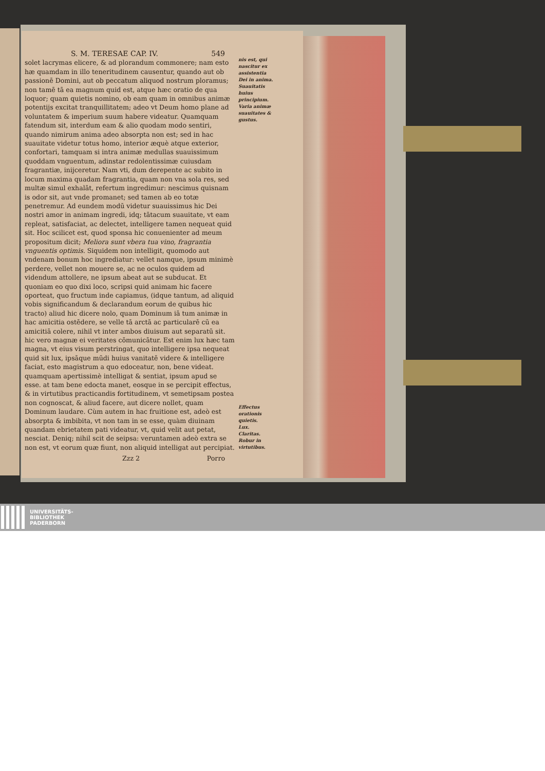S. M. TERESAE CAP. IV. 549
solet lacrymas elicere, & ad plorandum commonere; nam esto hæ quamdam in illo teneritudinem causentur, quando aut ob passionē Domini, aut ob peccatum aliquod nostrum ploramus; non tamē tā ea magnum quid est, atque hæc oratio de qua loquor; quam quietis nomino, ob eam quam in omnibus animæ potentijs excitat tranquillitatem; adeo vt Deum homo plane ad voluntatem & imperium suum habere videatur. Quamquam fatendum sit, interdum eam & alio quodam modo sentiri, quando nimirum anima adeo absorpta non est; sed in hac suauitate videtur totus homo, interior æquè atque exterior, confortari, tamquam si intra animæ medullas suauissimum quoddam vnguentum, adinstar redolentissimæ cuiusdam fragrantiæ, inijceretur. Nam vti, dum derepente ac subito in locum maxima quadam fragrantia, quam non vna sola res, sed multæ simul exhalāt, refertum ingredimur: nescimus quisnam is odor sit, aut vnde promanet; sed tamen ab eo totæ penetremur. Ad eundem modū videtur suauissimus hic Dei nostri amor in animam ingredi, idq; tātacum suauitate, vt eam repleat, satisfaciat, ac delectet, intelligere tamen nequeat quid sit. Hoc scilicet est, quod sponsa hic conuenienter ad meum propositum dicit; Meliora sunt vbera tua vino, fragrantia vnguentis optimis. Siquidem non intelligit, quomodo aut vndenam bonum hoc ingrediatur: vellet namque, ipsum minimè perdere, vellet non mouere se, ac ne oculos quidem ad videndum attollere, ne ipsum abeat aut se subducat. Et quoniam eo quo dixi loco, scripsi quid animam hic facere oporteat, quo fructum inde capiamus, (idque tantum, ad aliquid vobis significandum & declarandum eorum de quibus hic tracto) aliud hic dicere nolo, quam Dominum iā tum animæ in hac amicitia ostēdere, se velle tā arctā ac particularē cū ea amicitiā colere, nihil vt inter ambos diuisum aut separatū sit. hic vero magnæ ei veritates cōmunicātur. Est enim lux hæc tam magna, vt eius visum perstringat, quo intelligere ipsa nequeat quid sit lux, ipsāque mūdi huius vanitatē videre & intelligere faciat, esto magistrum a quo edoceatur, non, bene videat. quamquam apertissimè intelligat & sentiat, ipsum apud se esse. at tam bene edocta manet, eosque in se percipit effectus, & in virtutibus practicandis fortitudinem, vt semetipsam postea non cognoscat, & aliud facere, aut dicere nollet, quam Dominum laudare. Cùm autem in hac fruitione est, adeò est absorpta & imbibita, vt non tam in se esse, quàm diuinam quandam ebrietatem pati videatur, vt, quid velit aut petat, nesciat. Deniq; nihil scit de seipsa: veruntamen adeò extra se non est, vt eorum quæ fiunt, non aliquid intelligat aut percipiat.
Zzz 2 Porro
nis est, qui nascitur ex assistentia Dei in anima.
Suauitatis huius principium.
Varia animæ suauitates & gustus.
Effectus orationis quietis.
Lux.
Claritas.
Robur in virtutibus.
UNIVERSITÄTS-
BIBLIOTHEK
PADERBORN